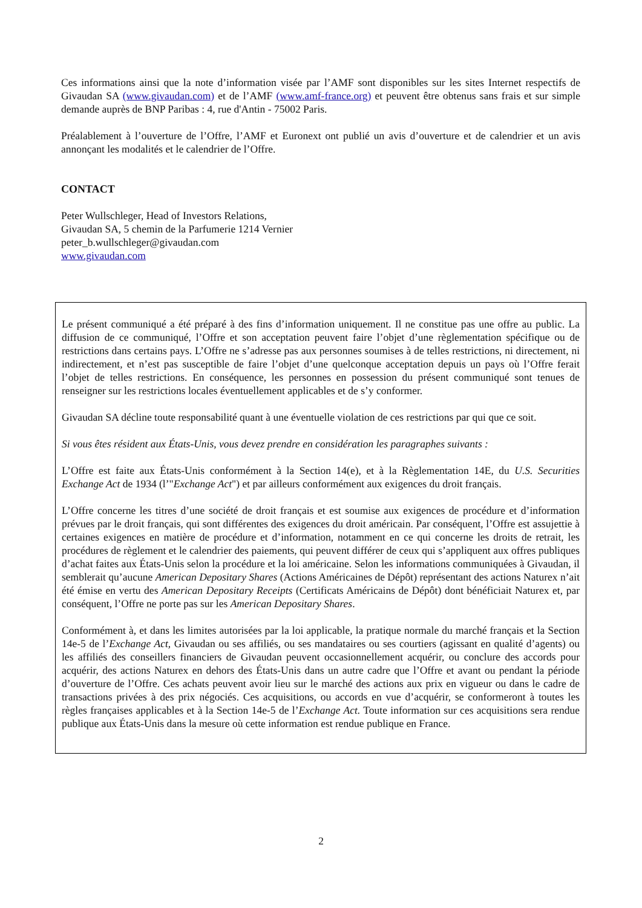Ces informations ainsi que la note d’information visée par l’AMF sont disponibles sur les sites Internet respectifs de Givaudan SA (www.givaudan.com) et de l’AMF (www.amf-france.org) et peuvent être obtenus sans frais et sur simple demande auprès de BNP Paribas : 4, rue d'Antin - 75002 Paris.
Préalablement à l’ouverture de l’Offre, l’AMF et Euronext ont publié un avis d’ouverture et de calendrier et un avis annonçant les modalités et le calendrier de l’Offre.
CONTACT
Peter Wullschleger, Head of Investors Relations,
Givaudan SA, 5 chemin de la Parfumerie 1214 Vernier
peter_b.wullschleger@givaudan.com
www.givaudan.com
Le présent communiqué a été préparé à des fins d’information uniquement. Il ne constitue pas une offre au public. La diffusion de ce communiqué, l’Offre et son acceptation peuvent faire l’objet d’une règlementation spécifique ou de restrictions dans certains pays. L’Offre ne s’adresse pas aux personnes soumises à de telles restrictions, ni directement, ni indirectement, et n’est pas susceptible de faire l’objet d’une quelconque acceptation depuis un pays où l’Offre ferait l’objet de telles restrictions. En conséquence, les personnes en possession du présent communiqué sont tenues de renseigner sur les restrictions locales éventuellement applicables et de s’y conformer.
Givaudan SA décline toute responsabilité quant à une éventuelle violation de ces restrictions par qui que ce soit.
Si vous êtes résident aux États-Unis, vous devez prendre en considération les paragraphes suivants :
L’Offre est faite aux États-Unis conformément à la Section 14(e), et à la Règlementation 14E, du U.S. Securities Exchange Act de 1934 (l’"Exchange Act") et par ailleurs conformément aux exigences du droit français.
L’Offre concerne les titres d’une société de droit français et est soumise aux exigences de procédure et d’information prévues par le droit français, qui sont différentes des exigences du droit américain. Par conséquent, l’Offre est assujettie à certaines exigences en matière de procédure et d’information, notamment en ce qui concerne les droits de retrait, les procédures de règlement et le calendrier des paiements, qui peuvent différer de ceux qui s’appliquent aux offres publiques d’achat faites aux États-Unis selon la procédure et la loi américaine. Selon les informations communiquées à Givaudan, il semblerait qu’aucune American Depositary Shares (Actions Américaines de Dépôt) représentant des actions Naturex n’ait été émise en vertu des American Depositary Receipts (Certificats Américains de Dépôt) dont bénéficiait Naturex et, par conséquent, l’Offre ne porte pas sur les American Depositary Shares.
Conformément à, et dans les limites autorisées par la loi applicable, la pratique normale du marché français et la Section 14e-5 de l’Exchange Act, Givaudan ou ses affiliés, ou ses mandataires ou ses courtiers (agissant en qualité d’agents) ou les affiliés des conseillers financiers de Givaudan peuvent occasionnellement acquérir, ou conclure des accords pour acquérir, des actions Naturex en dehors des États-Unis dans un autre cadre que l’Offre et avant ou pendant la période d’ouverture de l’Offre. Ces achats peuvent avoir lieu sur le marché des actions aux prix en vigueur ou dans le cadre de transactions privées à des prix négociés. Ces acquisitions, ou accords en vue d’acquérir, se conformeront à toutes les règles françaises applicables et à la Section 14e-5 de l’Exchange Act. Toute information sur ces acquisitions sera rendue publique aux États-Unis dans la mesure où cette information est rendue publique en France.
2